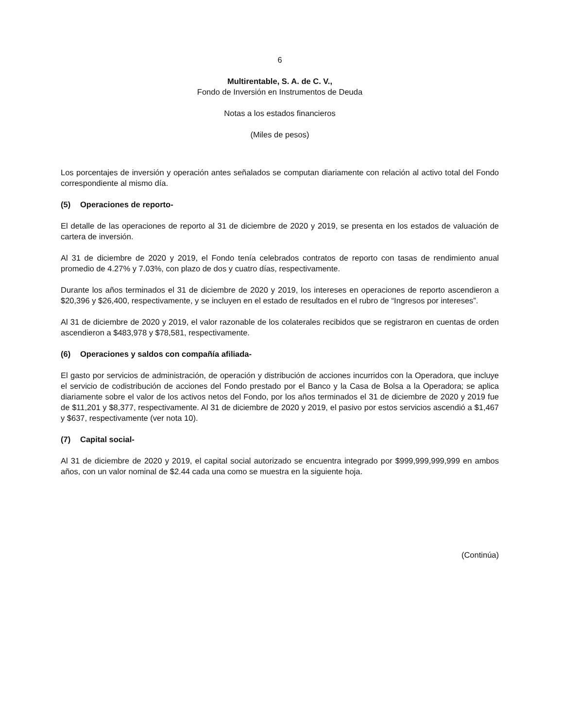6
Multirentable, S. A. de C. V.,
Fondo de Inversión en Instrumentos de Deuda
Notas a los estados financieros
(Miles de pesos)
Los porcentajes de inversión y operación antes señalados se computan diariamente con relación al activo total del Fondo correspondiente al mismo día.
(5) Operaciones de reporto-
El detalle de las operaciones de reporto al 31 de diciembre de 2020 y 2019, se presenta en los estados de valuación de cartera de inversión.
Al 31 de diciembre de 2020 y 2019, el Fondo tenía celebrados contratos de reporto con tasas de rendimiento anual promedio de 4.27% y 7.03%, con plazo de dos y cuatro días, respectivamente.
Durante los años terminados el 31 de diciembre de 2020 y 2019, los intereses en operaciones de reporto ascendieron a $20,396 y $26,400, respectivamente, y se incluyen en el estado de resultados en el rubro de “Ingresos por intereses”.
Al 31 de diciembre de 2020 y 2019, el valor razonable de los colaterales recibidos que se registraron en cuentas de orden ascendieron a $483,978 y $78,581, respectivamente.
(6) Operaciones y saldos con compañía afiliada-
El gasto por servicios de administración, de operación y distribución de acciones incurridos con la Operadora, que incluye el servicio de codistribución de acciones del Fondo prestado por el Banco y la Casa de Bolsa a la Operadora; se aplica diariamente sobre el valor de los activos netos del Fondo, por los años terminados el 31 de diciembre de 2020 y 2019 fue de $11,201 y $8,377, respectivamente. Al 31 de diciembre de 2020 y 2019, el pasivo por estos servicios ascendió a $1,467 y $637, respectivamente (ver nota 10).
(7) Capital social-
Al 31 de diciembre de 2020 y 2019, el capital social autorizado se encuentra integrado por $999,999,999,999 en ambos años, con un valor nominal de $2.44 cada una como se muestra en la siguiente hoja.
(Continúa)